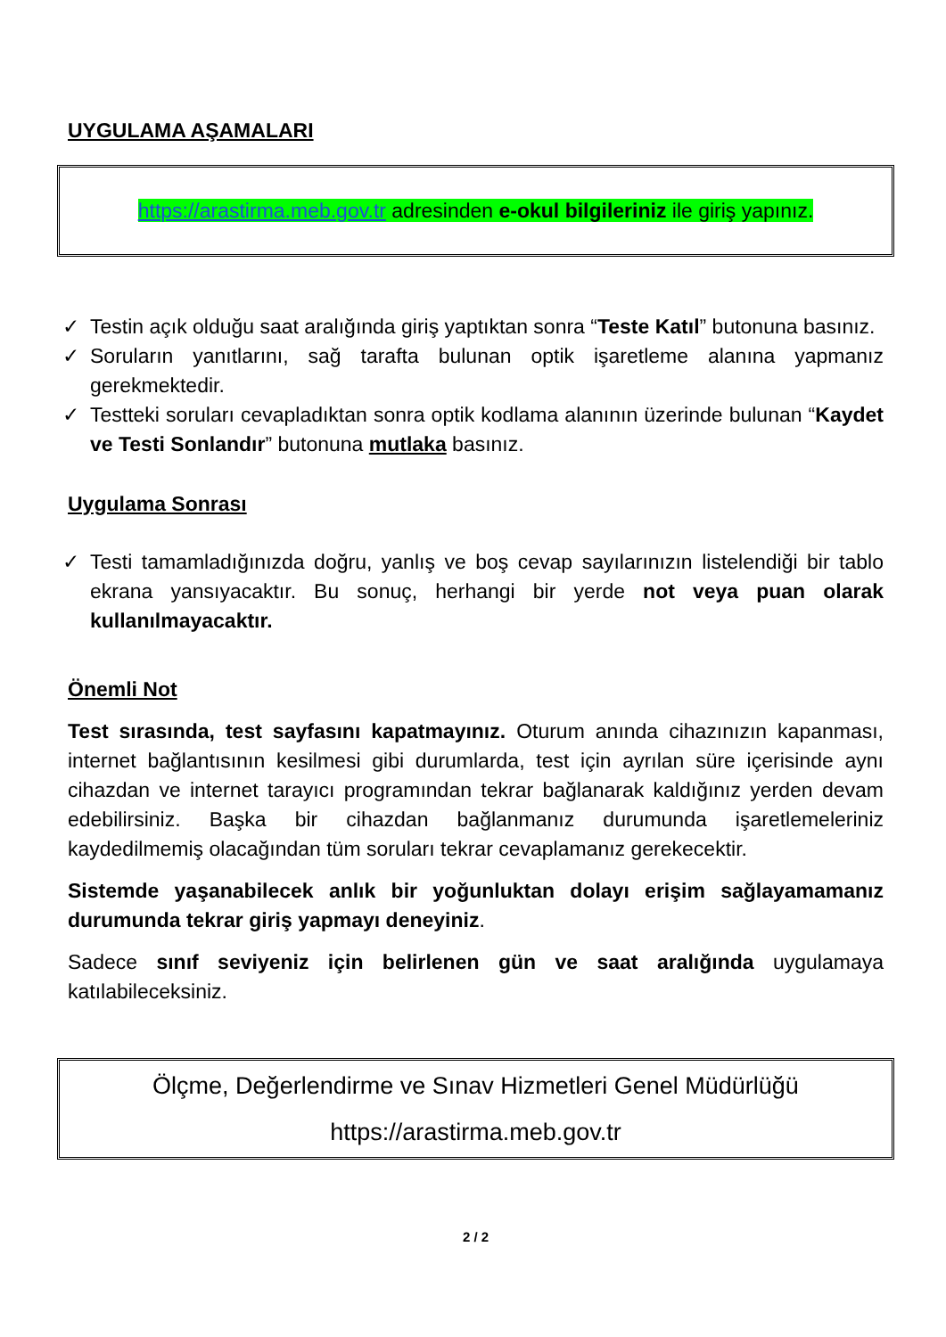UYGULAMA AŞAMALARI
https://arastirma.meb.gov.tr adresinden e-okul bilgileriniz ile giriş yapınız.
✓ Testin açık olduğu saat aralığında giriş yaptıktan sonra “Teste Katıl” butonuna basınız.
✓ Soruların yanıtlarını, sağ tarafta bulunan optik işaretleme alanına yapmanız gerekmektedir.
✓ Testteki soruları cevapladıktan sonra optik kodlama alanının üzerinde bulunan “Kaydet ve Testi Sonlandır” butonuna mutlaka basınız.
Uygulama Sonrası
✓ Testi tamamladığınızda doğru, yanlış ve boş cevap sayılarınızın listelendiği bir tablo ekrana yansıyacaktır. Bu sonuç, herhangi bir yerde not veya puan olarak kullanılmayacaktır.
Önemli Not
Test sırasında, test sayfasını kapatmayınız. Oturum anında cihazınızın kapanması, internet bağlantısının kesilmesi gibi durumlarda, test için ayrılan süre içerisinde aynı cihazdan ve internet tarayıcı programından tekrar bağlanarak kaldığınız yerden devam edebilirsiniz. Başka bir cihazdan bağlanmanız durumunda işaretlemeleriniz kaydedilmemiş olacağından tüm soruları tekrar cevaplamanız gerekecektir.
Sistemde yaşanabilecek anlık bir yoğunluktan dolayı erişim sağlayamamanız durumunda tekrar giriş yapmayı deneyiniz.
Sadece sınıf seviyeniz için belirlenen gün ve saat aralığında uygulamaya katılabileceksiniz.
Ölçme, Değerlendirme ve Sınav Hizmetleri Genel Müdürlüğü
https://arastirma.meb.gov.tr
2 / 2